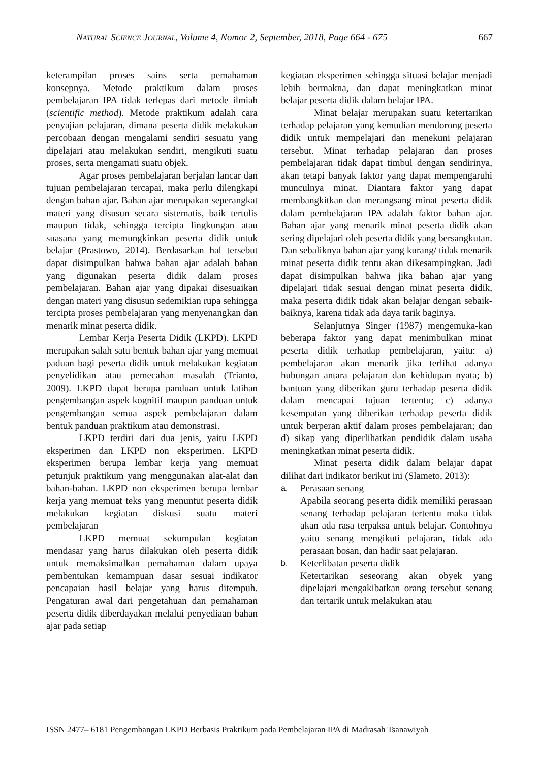NATURAL SCIENCE JOURNAL, Volume 4, Nomor 2, September, 2018, Page 664 - 675 667
keterampilan proses sains serta pemahaman konsepnya. Metode praktikum dalam proses pembelajaran IPA tidak terlepas dari metode ilmiah (scientific method). Metode praktikum adalah cara penyajian pelajaran, dimana peserta didik melakukan percobaan dengan mengalami sendiri sesuatu yang dipelajari atau melakukan sendiri, mengikuti suatu proses, serta mengamati suatu objek.
Agar proses pembelajaran berjalan lancar dan tujuan pembelajaran tercapai, maka perlu dilengkapi dengan bahan ajar. Bahan ajar merupakan seperangkat materi yang disusun secara sistematis, baik tertulis maupun tidak, sehingga tercipta lingkungan atau suasana yang memungkinkan peserta didik untuk belajar (Prastowo, 2014). Berdasarkan hal tersebut dapat disimpulkan bahwa bahan ajar adalah bahan yang digunakan peserta didik dalam proses pembelajaran. Bahan ajar yang dipakai disesuaikan dengan materi yang disusun sedemikian rupa sehingga tercipta proses pembelajaran yang menyenangkan dan menarik minat peserta didik.
Lembar Kerja Peserta Didik (LKPD). LKPD merupakan salah satu bentuk bahan ajar yang memuat paduan bagi peserta didik untuk melakukan kegiatan penyelidikan atau pemecahan masalah (Trianto, 2009). LKPD dapat berupa panduan untuk latihan pengembangan aspek kognitif maupun panduan untuk pengembangan semua aspek pembelajaran dalam bentuk panduan praktikum atau demonstrasi.
LKPD terdiri dari dua jenis, yaitu LKPD eksperimen dan LKPD non eksperimen. LKPD eksperimen berupa lembar kerja yang memuat petunjuk praktikum yang menggunakan alat-alat dan bahan-bahan. LKPD non eksperimen berupa lembar kerja yang memuat teks yang menuntut peserta didik melakukan kegiatan diskusi suatu materi pembelajaran
LKPD memuat sekumpulan kegiatan mendasar yang harus dilakukan oleh peserta didik untuk memaksimalkan pemahaman dalam upaya pembentukan kemampuan dasar sesuai indikator pencapaian hasil belajar yang harus ditempuh. Pengaturan awal dari pengetahuan dan pemahaman peserta didik diberdayakan melalui penyediaan bahan ajar pada setiap
kegiatan eksperimen sehingga situasi belajar menjadi lebih bermakna, dan dapat meningkatkan minat belajar peserta didik dalam belajar IPA.
Minat belajar merupakan suatu ketertarikan terhadap pelajaran yang kemudian mendorong peserta didik untuk mempelajari dan menekuni pelajaran tersebut. Minat terhadap pelajaran dan proses pembelajaran tidak dapat timbul dengan sendirinya, akan tetapi banyak faktor yang dapat mempengaruhi munculnya minat. Diantara faktor yang dapat membangkitkan dan merangsang minat peserta didik dalam pembelajaran IPA adalah faktor bahan ajar. Bahan ajar yang menarik minat peserta didik akan sering dipelajari oleh peserta didik yang bersangkutan. Dan sebaliknya bahan ajar yang kurang/ tidak menarik minat peserta didik tentu akan dikesampingkan. Jadi dapat disimpulkan bahwa jika bahan ajar yang dipelajari tidak sesuai dengan minat peserta didik, maka peserta didik tidak akan belajar dengan sebaik-baiknya, karena tidak ada daya tarik baginya.
Selanjutnya Singer (1987) mengemuka-kan beberapa faktor yang dapat menimbulkan minat peserta didik terhadap pembelajaran, yaitu: a) pembelajaran akan menarik jika terlihat adanya hubungan antara pelajaran dan kehidupan nyata; b) bantuan yang diberikan guru terhadap peserta didik dalam mencapai tujuan tertentu; c) adanya kesempatan yang diberikan terhadap peserta didik untuk berperan aktif dalam proses pembelajaran; dan d) sikap yang diperlihatkan pendidik dalam usaha meningkatkan minat peserta didik.
Minat peserta didik dalam belajar dapat dilihat dari indikator berikut ini (Slameto, 2013):
a. Perasaan senang
Apabila seorang peserta didik memiliki perasaan senang terhadap pelajaran tertentu maka tidak akan ada rasa terpaksa untuk belajar. Contohnya yaitu senang mengikuti pelajaran, tidak ada perasaan bosan, dan hadir saat pelajaran.
b. Keterlibatan peserta didik
Ketertarikan seseorang akan obyek yang dipelajari mengakibatkan orang tersebut senang dan tertarik untuk melakukan atau
ISSN 2477– 6181 Pengembangan LKPD Berbasis Praktikum pada Pembelajaran IPA di Madrasah Tsanawiyah